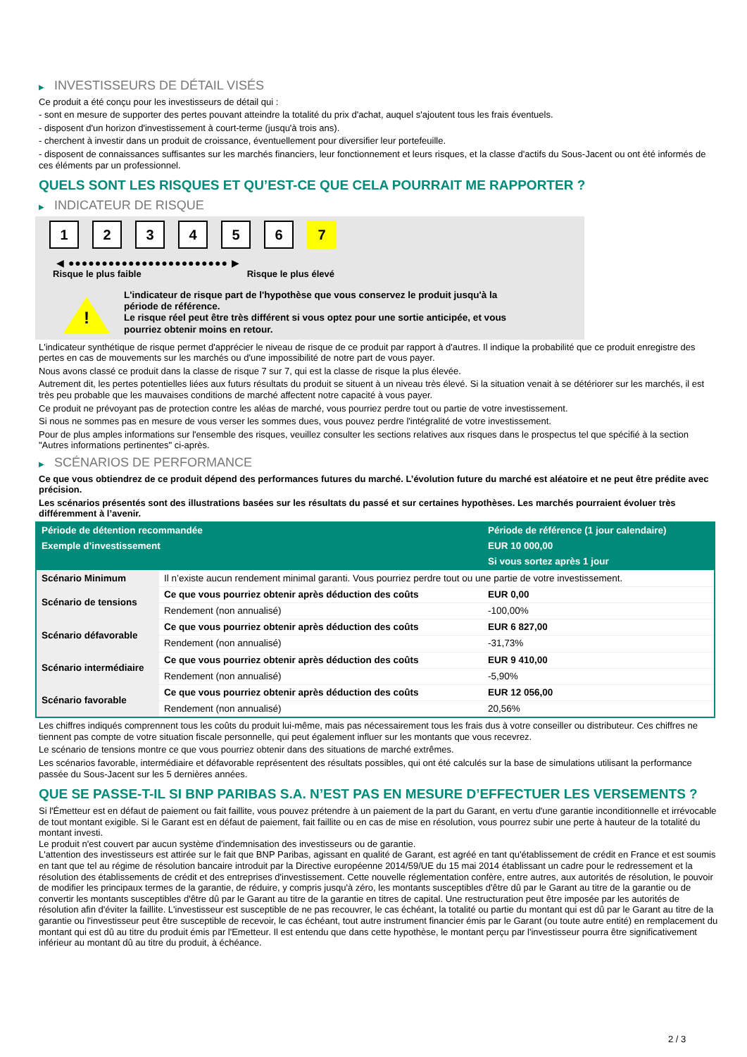▶ INVESTISSEURS DE DÉTAIL VISÉS
Ce produit a été conçu pour les investisseurs de détail qui :
- sont en mesure de supporter des pertes pouvant atteindre la totalité du prix d'achat, auquel s'ajoutent tous les frais éventuels.
- disposent d'un horizon d'investissement à court-terme (jusqu'à trois ans).
- cherchent à investir dans un produit de croissance, éventuellement pour diversifier leur portefeuille.
- disposent de connaissances suffisantes sur les marchés financiers, leur fonctionnement et leurs risques, et la classe d'actifs du Sous-Jacent ou ont été informés de ces éléments par un professionnel.
QUELS SONT LES RISQUES ET QU’EST-CE QUE CELA POURRAIT ME RAPPORTER ?
▶ INDICATEUR DE RISQUE
1 2 3 4 5 6 7
◀ ●●●●●●●●●●●●●●●●●●●●●●●● ▶
Risque le plus faible Risque le plus élevé
!
L'indicateur de risque part de l'hypothèse que vous conservez le produit jusqu'à la période de référence.
Le risque réel peut être très différent si vous optez pour une sortie anticipée, et vous pourriez obtenir moins en retour.
L'indicateur synthétique de risque permet d'apprécier le niveau de risque de ce produit par rapport à d'autres. Il indique la probabilité que ce produit enregistre des pertes en cas de mouvements sur les marchés ou d'une impossibilité de notre part de vous payer.
Nous avons classé ce produit dans la classe de risque 7 sur 7, qui est la classe de risque la plus élevée.
Autrement dit, les pertes potentielles liées aux futurs résultats du produit se situent à un niveau très élevé. Si la situation venait à se détériorer sur les marchés, il est très peu probable que les mauvaises conditions de marché affectent notre capacité à vous payer.
Ce produit ne prévoyant pas de protection contre les aléas de marché, vous pourriez perdre tout ou partie de votre investissement.
Si nous ne sommes pas en mesure de vous verser les sommes dues, vous pouvez perdre l'intégralité de votre investissement.
Pour de plus amples informations sur l'ensemble des risques, veuillez consulter les sections relatives aux risques dans le prospectus tel que spécifié à la section "Autres informations pertinentes" ci-après.
▶ SCÉNARIOS DE PERFORMANCE
Ce que vous obtiendrez de ce produit dépend des performances futures du marché. L’évolution future du marché est aléatoire et ne peut être prédite avec précision.
Les scénarios présentés sont des illustrations basées sur les résultats du passé et sur certaines hypothèses. Les marchés pourraient évoluer très différemment à l’avenir.
| Période de détention recommandée | | Période de référence (1 jour calendaire) |
| --- | --- | --- |
| Exemple d’investissement | | EUR 10 000,00 |
| | | Si vous sortez après 1 jour |
| Scénario Minimum | Il n’existe aucun rendement minimal garanti. Vous pourriez perdre tout ou une partie de votre investissement. | |
| Scénario de tensions | Ce que vous pourriez obtenir après déduction des coûts | EUR 0,00 |
| | Rendement (non annualisé) | -100,00% |
| Scénario défavorable | Ce que vous pourriez obtenir après déduction des coûts | EUR 6 827,00 |
| | Rendement (non annualisé) | -31,73% |
| Scénario intermédiaire | Ce que vous pourriez obtenir après déduction des coûts | EUR 9 410,00 |
| | Rendement (non annualisé) | -5,90% |
| Scénario favorable | Ce que vous pourriez obtenir après déduction des coûts | EUR 12 056,00 |
| | Rendement (non annualisé) | 20,56% |
Les chiffres indiqués comprennent tous les coûts du produit lui-même, mais pas nécessairement tous les frais dus à votre conseiller ou distributeur. Ces chiffres ne tiennent pas compte de votre situation fiscale personnelle, qui peut également influer sur les montants que vous recevrez.
Le scénario de tensions montre ce que vous pourriez obtenir dans des situations de marché extrêmes.
Les scénarios favorable, intermédiaire et défavorable représentent des résultats possibles, qui ont été calculés sur la base de simulations utilisant la performance passée du Sous-Jacent sur les 5 dernières années.
QUE SE PASSE-T-IL SI BNP PARIBAS S.A. N’EST PAS EN MESURE D’EFFECTUER LES VERSEMENTS ?
Si l'Émetteur est en défaut de paiement ou fait faillite, vous pouvez prétendre à un paiement de la part du Garant, en vertu d'une garantie inconditionnelle et irrévocable de tout montant exigible. Si le Garant est en défaut de paiement, fait faillite ou en cas de mise en résolution, vous pourrez subir une perte à hauteur de la totalité du montant investi.
Le produit n'est couvert par aucun système d'indemnisation des investisseurs ou de garantie.
L'attention des investisseurs est attirée sur le fait que BNP Paribas, agissant en qualité de Garant, est agréé en tant qu'établissement de crédit en France et est soumis en tant que tel au régime de résolution bancaire introduit par la Directive européenne 2014/59/UE du 15 mai 2014 établissant un cadre pour le redressement et la résolution des établissements de crédit et des entreprises d'investissement. Cette nouvelle réglementation confère, entre autres, aux autorités de résolution, le pouvoir de modifier les principaux termes de la garantie, de réduire, y compris jusqu'à zéro, les montants susceptibles d'être dû par le Garant au titre de la garantie ou de convertir les montants susceptibles d'être dû par le Garant au titre de la garantie en titres de capital. Une restructuration peut être imposée par les autorités de résolution afin d'éviter la faillite. L'investisseur est susceptible de ne pas recouvrer, le cas échéant, la totalité ou partie du montant qui est dû par le Garant au titre de la garantie ou l'investisseur peut être susceptible de recevoir, le cas échéant, tout autre instrument financier émis par le Garant (ou toute autre entité) en remplacement du montant qui est dû au titre du produit émis par l'Emetteur. Il est entendu que dans cette hypothèse, le montant perçu par l'investisseur pourra être significativement inférieur au montant dû au titre du produit, à échéance.
2 / 3